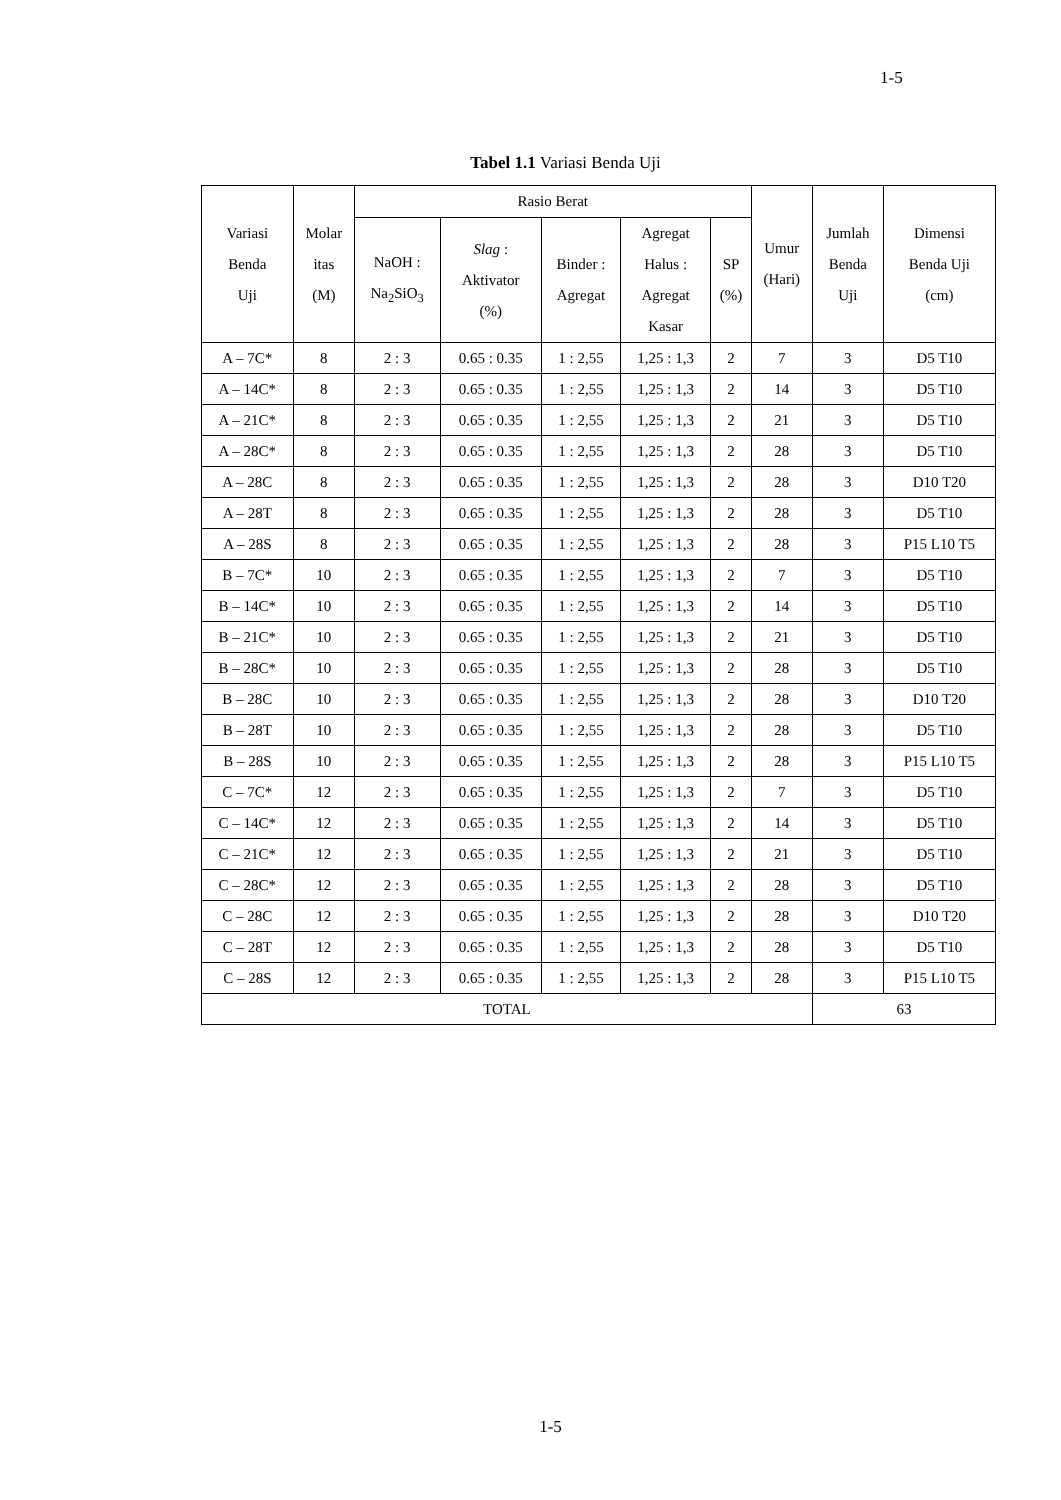1-5
Tabel 1.1 Variasi Benda Uji
| Variasi Benda Uji | Molar itas (M) | Rasio Berat | | | | | Umur (Hari) | Jumlah Benda Uji | Dimensi Benda Uji (cm) |
| --- | --- | --- | --- | --- | --- | --- | --- | --- | --- |
| | | NaOH : Na<sub>2</sub>SiO<sub>3</sub> | Slag : Aktivator (%) | Binder : Agregat | Agregat Halus : Agregat Kasar | SP (%) | | | |
| A – 7C* | 8 | 2 : 3 | 0.65 : 0.35 | 1 : 2,55 | 1,25 : 1,3 | 2 | 7 | 3 | D5 T10 |
| A – 14C* | 8 | 2 : 3 | 0.65 : 0.35 | 1 : 2,55 | 1,25 : 1,3 | 2 | 14 | 3 | D5 T10 |
| A – 21C* | 8 | 2 : 3 | 0.65 : 0.35 | 1 : 2,55 | 1,25 : 1,3 | 2 | 21 | 3 | D5 T10 |
| A – 28C* | 8 | 2 : 3 | 0.65 : 0.35 | 1 : 2,55 | 1,25 : 1,3 | 2 | 28 | 3 | D5 T10 |
| A – 28C | 8 | 2 : 3 | 0.65 : 0.35 | 1 : 2,55 | 1,25 : 1,3 | 2 | 28 | 3 | D10 T20 |
| A – 28T | 8 | 2 : 3 | 0.65 : 0.35 | 1 : 2,55 | 1,25 : 1,3 | 2 | 28 | 3 | D5 T10 |
| A – 28S | 8 | 2 : 3 | 0.65 : 0.35 | 1 : 2,55 | 1,25 : 1,3 | 2 | 28 | 3 | P15 L10 T5 |
| B – 7C* | 10 | 2 : 3 | 0.65 : 0.35 | 1 : 2,55 | 1,25 : 1,3 | 2 | 7 | 3 | D5 T10 |
| B – 14C* | 10 | 2 : 3 | 0.65 : 0.35 | 1 : 2,55 | 1,25 : 1,3 | 2 | 14 | 3 | D5 T10 |
| B – 21C* | 10 | 2 : 3 | 0.65 : 0.35 | 1 : 2,55 | 1,25 : 1,3 | 2 | 21 | 3 | D5 T10 |
| B – 28C* | 10 | 2 : 3 | 0.65 : 0.35 | 1 : 2,55 | 1,25 : 1,3 | 2 | 28 | 3 | D5 T10 |
| B – 28C | 10 | 2 : 3 | 0.65 : 0.35 | 1 : 2,55 | 1,25 : 1,3 | 2 | 28 | 3 | D10 T20 |
| B – 28T | 10 | 2 : 3 | 0.65 : 0.35 | 1 : 2,55 | 1,25 : 1,3 | 2 | 28 | 3 | D5 T10 |
| B – 28S | 10 | 2 : 3 | 0.65 : 0.35 | 1 : 2,55 | 1,25 : 1,3 | 2 | 28 | 3 | P15 L10 T5 |
| C – 7C* | 12 | 2 : 3 | 0.65 : 0.35 | 1 : 2,55 | 1,25 : 1,3 | 2 | 7 | 3 | D5 T10 |
| C – 14C* | 12 | 2 : 3 | 0.65 : 0.35 | 1 : 2,55 | 1,25 : 1,3 | 2 | 14 | 3 | D5 T10 |
| C – 21C* | 12 | 2 : 3 | 0.65 : 0.35 | 1 : 2,55 | 1,25 : 1,3 | 2 | 21 | 3 | D5 T10 |
| C – 28C* | 12 | 2 : 3 | 0.65 : 0.35 | 1 : 2,55 | 1,25 : 1,3 | 2 | 28 | 3 | D5 T10 |
| C – 28C | 12 | 2 : 3 | 0.65 : 0.35 | 1 : 2,55 | 1,25 : 1,3 | 2 | 28 | 3 | D10 T20 |
| C – 28T | 12 | 2 : 3 | 0.65 : 0.35 | 1 : 2,55 | 1,25 : 1,3 | 2 | 28 | 3 | D5 T10 |
| C – 28S | 12 | 2 : 3 | 0.65 : 0.35 | 1 : 2,55 | 1,25 : 1,3 | 2 | 28 | 3 | P15 L10 T5 |
| TOTAL | | | | | | | | 63 | |
1-5